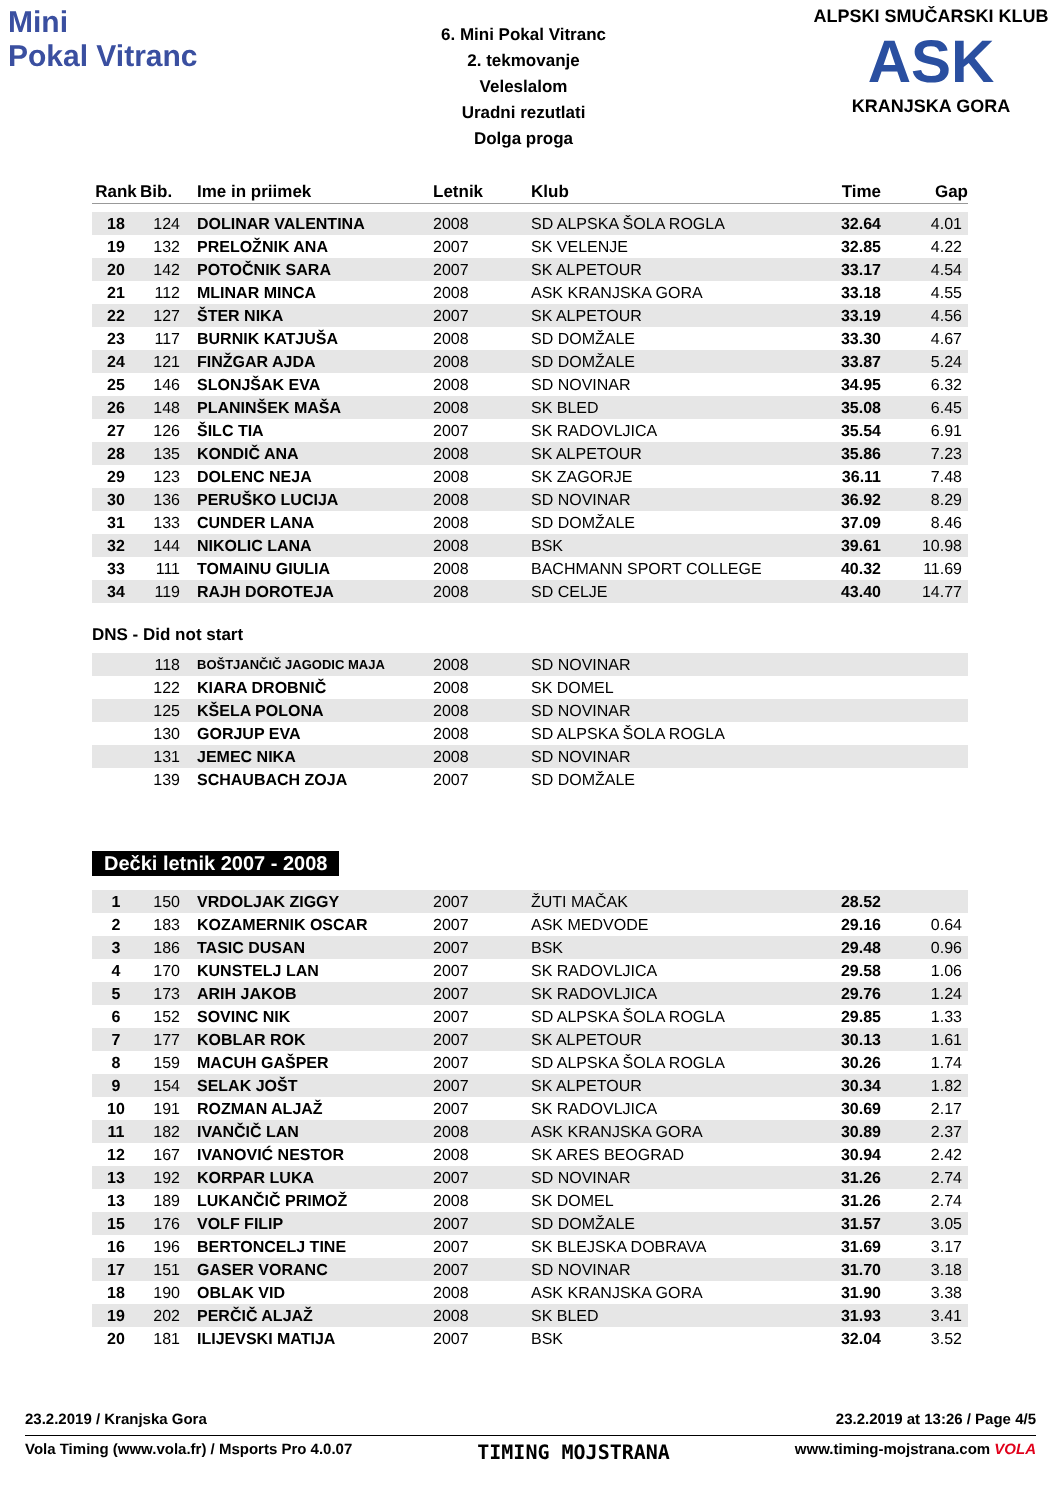Mini
Pokal Vitranc
6. Mini Pokal Vitranc
2. tekmovanje
Veleslalom
Uradni rezutlati
Dolga proga
ALPSKI SMUČARSKI KLUB
ASK
KRANJSKA GORA
| Rank | Bib. | Ime in priimek | Letnik | Klub | Time | Gap |
| --- | --- | --- | --- | --- | --- | --- |
| 18 | 124 | DOLINAR VALENTINA | 2008 | SD ALPSKA ŠOLA ROGLA | 32.64 | 4.01 |
| 19 | 132 | PRELOŽNIK ANA | 2007 | SK VELENJE | 32.85 | 4.22 |
| 20 | 142 | POTOČNIK SARA | 2007 | SK ALPETOUR | 33.17 | 4.54 |
| 21 | 112 | MLINAR MINCA | 2008 | ASK KRANJSKA GORA | 33.18 | 4.55 |
| 22 | 127 | ŠTER NIKA | 2007 | SK ALPETOUR | 33.19 | 4.56 |
| 23 | 117 | BURNIK KATJUŠA | 2008 | SD DOMŽALE | 33.30 | 4.67 |
| 24 | 121 | FINŽGAR AJDA | 2008 | SD DOMŽALE | 33.87 | 5.24 |
| 25 | 146 | SLONJŠAK EVA | 2008 | SD NOVINAR | 34.95 | 6.32 |
| 26 | 148 | PLANINŠEK MAŠA | 2008 | SK BLED | 35.08 | 6.45 |
| 27 | 126 | ŠILC TIA | 2007 | SK RADOVLJICA | 35.54 | 6.91 |
| 28 | 135 | KONDIČ ANA | 2008 | SK ALPETOUR | 35.86 | 7.23 |
| 29 | 123 | DOLENC NEJA | 2008 | SK ZAGORJE | 36.11 | 7.48 |
| 30 | 136 | PERUŠKO LUCIJA | 2008 | SD NOVINAR | 36.92 | 8.29 |
| 31 | 133 | CUNDER LANA | 2008 | SD DOMŽALE | 37.09 | 8.46 |
| 32 | 144 | NIKOLIC LANA | 2008 | BSK | 39.61 | 10.98 |
| 33 | 111 | TOMAINU GIULIA | 2008 | BACHMANN SPORT COLLEGE | 40.32 | 11.69 |
| 34 | 119 | RAJH DOROTEJA | 2008 | SD CELJE | 43.40 | 14.77 |
DNS - Did not start
| | 118 | BOŠTJANČIČ JAGODIC MAJA | 2008 | SD NOVINAR | | |
| | 122 | KIARA DROBNIČ | 2008 | SK DOMEL | | |
| | 125 | KŠELA POLONA | 2008 | SD NOVINAR | | |
| | 130 | GORJUP EVA | 2008 | SD ALPSKA ŠOLA ROGLA | | |
| | 131 | JEMEC NIKA | 2008 | SD NOVINAR | | |
| | 139 | SCHAUBACH ZOJA | 2007 | SD DOMŽALE | | |
Dečki letnik 2007 - 2008
| 1 | 150 | VRDOLJAK ZIGGY | 2007 | ŽUTI MAČAK | 28.52 | |
| 2 | 183 | KOZAMERNIK OSCAR | 2007 | ASK MEDVODE | 29.16 | 0.64 |
| 3 | 186 | TASIC DUSAN | 2007 | BSK | 29.48 | 0.96 |
| 4 | 170 | KUNSTELJ LAN | 2007 | SK RADOVLJICA | 29.58 | 1.06 |
| 5 | 173 | ARIH JAKOB | 2007 | SK RADOVLJICA | 29.76 | 1.24 |
| 6 | 152 | SOVINC NIK | 2007 | SD ALPSKA ŠOLA ROGLA | 29.85 | 1.33 |
| 7 | 177 | KOBLAR ROK | 2007 | SK ALPETOUR | 30.13 | 1.61 |
| 8 | 159 | MACUH GAŠPER | 2007 | SD ALPSKA ŠOLA ROGLA | 30.26 | 1.74 |
| 9 | 154 | SELAK JOŠT | 2007 | SK ALPETOUR | 30.34 | 1.82 |
| 10 | 191 | ROZMAN ALJAŽ | 2007 | SK RADOVLJICA | 30.69 | 2.17 |
| 11 | 182 | IVANČIČ LAN | 2008 | ASK KRANJSKA GORA | 30.89 | 2.37 |
| 12 | 167 | IVANOVIĆ NESTOR | 2008 | SK ARES BEOGRAD | 30.94 | 2.42 |
| 13 | 192 | KORPAR LUKA | 2007 | SD NOVINAR | 31.26 | 2.74 |
| 13 | 189 | LUKANČIČ PRIMOŽ | 2008 | SK DOMEL | 31.26 | 2.74 |
| 15 | 176 | VOLF FILIP | 2007 | SD DOMŽALE | 31.57 | 3.05 |
| 16 | 196 | BERTONCELJ TINE | 2007 | SK BLEJSKA DOBRAVA | 31.69 | 3.17 |
| 17 | 151 | GASER VORANC | 2007 | SD NOVINAR | 31.70 | 3.18 |
| 18 | 190 | OBLAK VID | 2008 | ASK KRANJSKA GORA | 31.90 | 3.38 |
| 19 | 202 | PERČIČ ALJAŽ | 2008 | SK BLED | 31.93 | 3.41 |
| 20 | 181 | ILIJEVSKI MATIJA | 2007 | BSK | 32.04 | 3.52 |
23.2.2019 / Kranjska Gora 23.2.2019 at 13:26 / Page 4/5
Vola Timing (www.vola.fr) / Msports Pro 4.0.07 TIMING MOJSTRANA www.timing-mojstrana.com VOLA